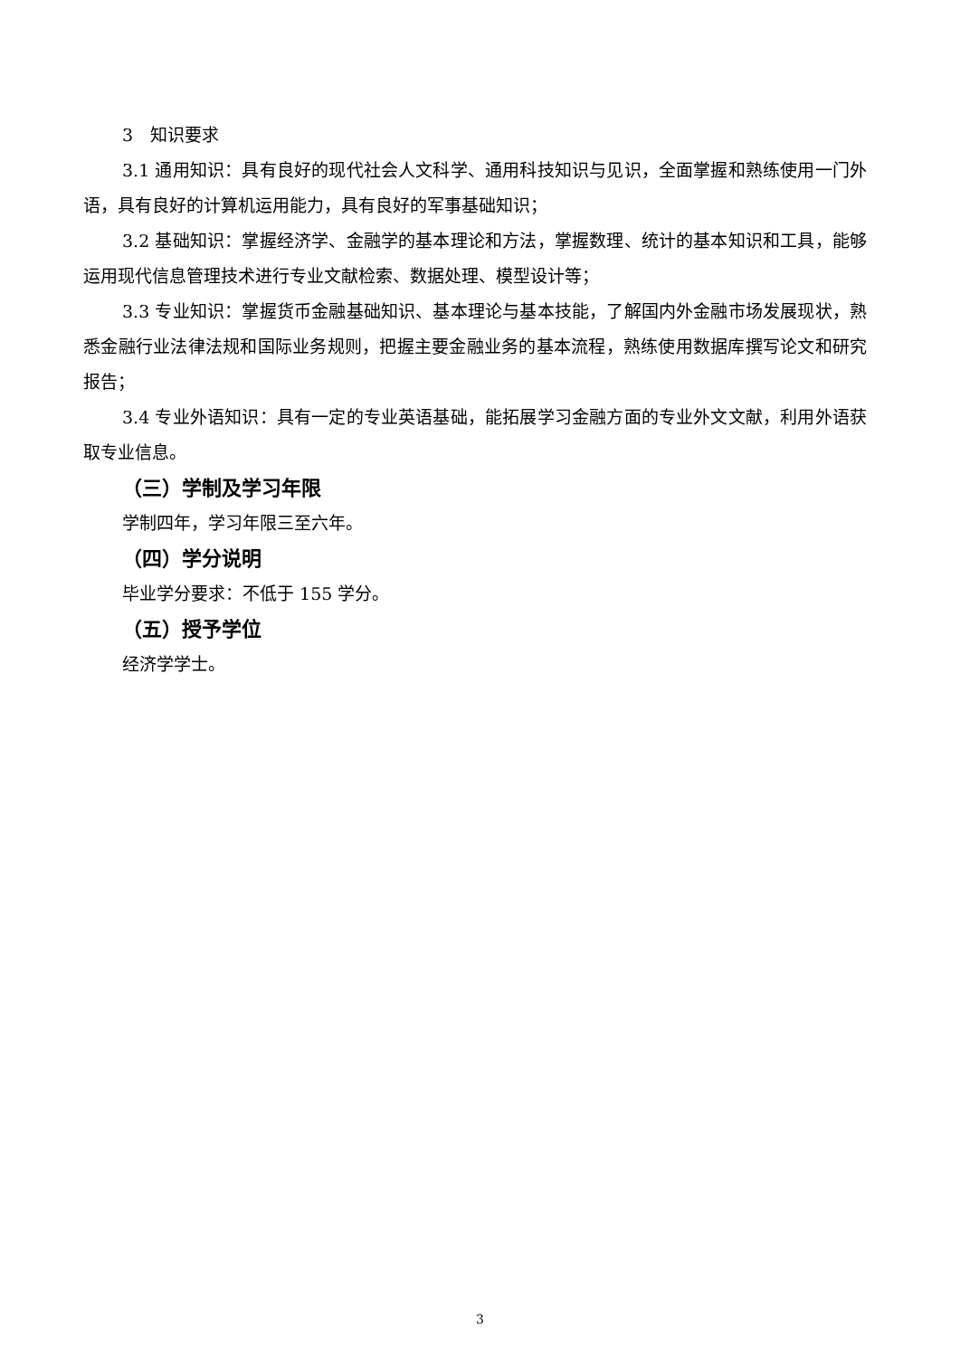3　知识要求
3.1 通用知识：具有良好的现代社会人文科学、通用科技知识与见识，全面掌握和熟练使用一门外语，具有良好的计算机运用能力，具有良好的军事基础知识；
3.2 基础知识：掌握经济学、金融学的基本理论和方法，掌握数理、统计的基本知识和工具，能够运用现代信息管理技术进行专业文献检索、数据处理、模型设计等；
3.3 专业知识：掌握货币金融基础知识、基本理论与基本技能，了解国内外金融市场发展现状，熟悉金融行业法律法规和国际业务规则，把握主要金融业务的基本流程，熟练使用数据库撰写论文和研究报告；
3.4 专业外语知识：具有一定的专业英语基础，能拓展学习金融方面的专业外文文献，利用外语获取专业信息。
（三）学制及学习年限
学制四年，学习年限三至六年。
（四）学分说明
毕业学分要求：不低于 155 学分。
（五）授予学位
经济学学士。
3